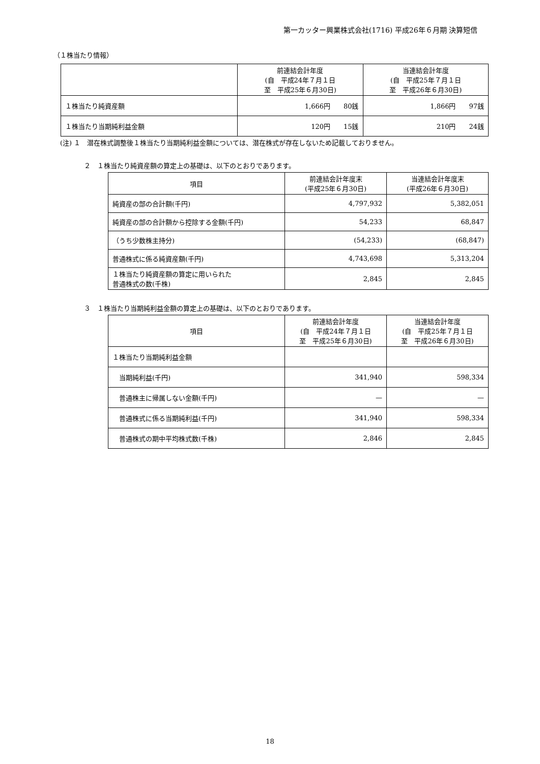第一カッター興業株式会社(1716) 平成26年６月期 決算短信
（１株当たり情報）
| | 前連結会計年度 (自 平成24年７月１日 至 平成25年６月30日) | 当連結会計年度 (自 平成25年７月１日 至 平成26年６月30日) |
| --- | --- | --- |
| １株当たり純資産額 | 1,666円 80銭 | 1,866円 97銭 |
| １株当たり当期純利益金額 | 120円 15銭 | 210円 24銭 |
(注) １　潜在株式調整後１株当たり当期純利益金額については、潜在株式が存在しないため記載しておりません。
２　１株当たり純資産額の算定上の基礎は、以下のとおりであります。
| 項目 | 前連結会計年度末 (平成25年６月30日) | 当連結会計年度末 (平成26年６月30日) |
| --- | --- | --- |
| 純資産の部の合計額(千円) | 4,797,932 | 5,382,051 |
| 純資産の部の合計額から控除する金額(千円) | 54,233 | 68,847 |
| （うち少数株主持分) | (54,233) | (68,847) |
| 普通株式に係る純資産額(千円) | 4,743,698 | 5,313,204 |
| １株当たり純資産額の算定に用いられた 普通株式の数(千株) | 2,845 | 2,845 |
３　１株当たり当期純利益金額の算定上の基礎は、以下のとおりであります。
| 項目 | 前連結会計年度 (自 平成24年７月１日 至 平成25年６月30日) | 当連結会計年度 (自 平成25年７月１日 至 平成26年６月30日) |
| --- | --- | --- |
| １株当たり当期純利益金額 | | |
| 当期純利益(千円) | 341,940 | 598,334 |
| 普通株主に帰属しない金額(千円) | — | — |
| 普通株式に係る当期純利益(千円) | 341,940 | 598,334 |
| 普通株式の期中平均株式数(千株) | 2,846 | 2,845 |
18